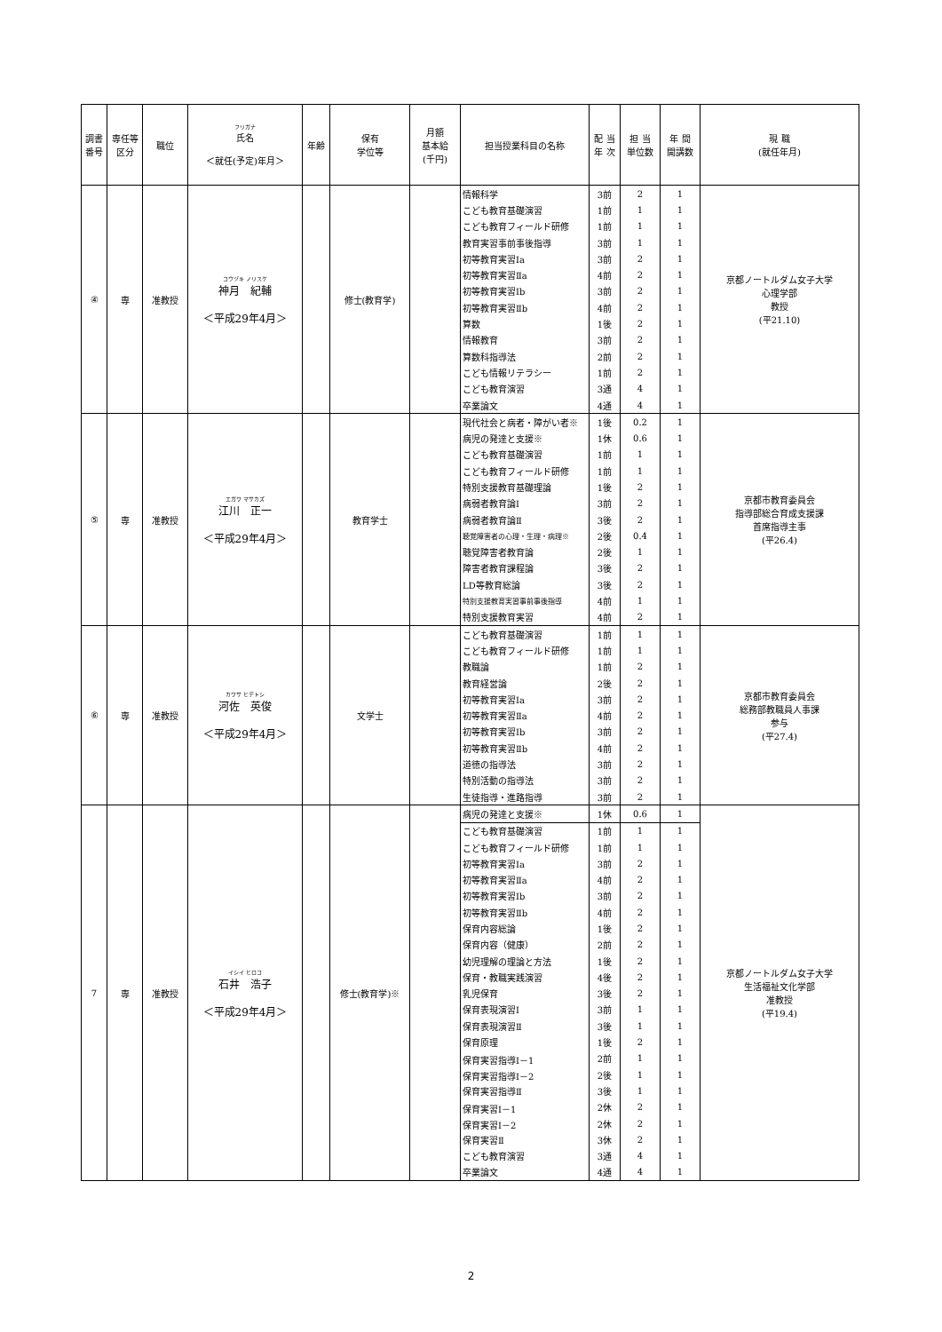| 調書 番号 | 専任等 区分 | 職位 | フリガナ 氏名 ＜就任(予定)年月＞ | 年齢 | 保有 学位等 | 月額 基本給 (千円) | 担当授業科目の名称 | 配 当 年 次 | 担 当 単位数 | 年 間 開講数 | 現 職 (就任年月) |
| --- | --- | --- | --- | --- | --- | --- | --- | --- | --- | --- | --- |
| ④ | 専 | 准教授 | コウヅキ ノリスケ 神月 紀輔 ＜平成29年4月＞ | | 修士(教育学) | | 情報科学 | 3前 | 2 | 1 | 京都ノートルダム女子大学 心理学部 教授 (平21.10) |
| | | | | | | | こども教育基礎演習 | 1前 | 1 | 1 | |
| | | | | | | | こども教育フィールド研修 | 1前 | 1 | 1 | |
| | | | | | | | 教育実習事前事後指導 | 3前 | 1 | 1 | |
| | | | | | | | 初等教育実習Ⅰa | 3前 | 2 | 1 | |
| | | | | | | | 初等教育実習Ⅱa | 4前 | 2 | 1 | |
| | | | | | | | 初等教育実習Ⅰb | 3前 | 2 | 1 | |
| | | | | | | | 初等教育実習Ⅱb | 4前 | 2 | 1 | |
| | | | | | | | 算数 | 1後 | 2 | 1 | |
| | | | | | | | 情報教育 | 3前 | 2 | 1 | |
| | | | | | | | 算数科指導法 | 2前 | 2 | 1 | |
| | | | | | | | こども情報リテラシー | 1前 | 2 | 1 | |
| | | | | | | | こども教育演習 | 3通 | 4 | 1 | |
| | | | | | | | 卒業論文 | 4通 | 4 | 1 | |
| ⑤ | 専 | 准教授 | エガワ マサカズ 江川 正一 ＜平成29年4月＞ | | 教育学士 | | 現代社会と病者・障がい者※ | 1後 | 0.2 | 1 | 京都市教育委員会 指導部総合育成支援課 首席指導主事 (平26.4) |
| | | | | | | | 病児の発達と支援※ | 1休 | 0.6 | 1 | |
| | | | | | | | こども教育基礎演習 | 1前 | 1 | 1 | |
| | | | | | | | こども教育フィールド研修 | 1前 | 1 | 1 | |
| | | | | | | | 特別支援教育基礎理論 | 1後 | 2 | 1 | |
| | | | | | | | 病弱者教育論Ⅰ | 3前 | 2 | 1 | |
| | | | | | | | 病弱者教育論Ⅱ | 3後 | 2 | 1 | |
| | | | | | | | 聴覚障害者の心理・生理・病理※ | 2後 | 0.4 | 1 | |
| | | | | | | | 聴覚障害者教育論 | 2後 | 1 | 1 | |
| | | | | | | | 障害者教育課程論 | 3後 | 2 | 1 | |
| | | | | | | | LD等教育総論 | 3後 | 2 | 1 | |
| | | | | | | | 特別支援教育実習事前事後指導 | 4前 | 1 | 1 | |
| | | | | | | | 特別支援教育実習 | 4前 | 2 | 1 | |
| ⑥ | 専 | 准教授 | カワサ ヒデトシ 河佐 英俊 ＜平成29年4月＞ | | 文学士 | | こども教育基礎演習 | 1前 | 1 | 1 | 京都市教育委員会 総務部教職員人事課 参与 (平27.4) |
| | | | | | | | こども教育フィールド研修 | 1前 | 1 | 1 | |
| | | | | | | | 教職論 | 1前 | 2 | 1 | |
| | | | | | | | 教育経営論 | 2後 | 2 | 1 | |
| | | | | | | | 初等教育実習Ⅰa | 3前 | 2 | 1 | |
| | | | | | | | 初等教育実習Ⅱa | 4前 | 2 | 1 | |
| | | | | | | | 初等教育実習Ⅰb | 3前 | 2 | 1 | |
| | | | | | | | 初等教育実習Ⅱb | 4前 | 2 | 1 | |
| | | | | | | | 道徳の指導法 | 3前 | 2 | 1 | |
| | | | | | | | 特別活動の指導法 | 3前 | 2 | 1 | |
| | | | | | | | 生徒指導・進路指導 | 3前 | 2 | 1 | |
| 7 | 専 | 准教授 | イシイ ヒロコ 石井 浩子 ＜平成29年4月＞ | | 修士(教育学)※ | | 病児の発達と支援※ | 1休 | 0.6 | 1 | 京都ノートルダム女子大学 生活福祉文化学部 准教授 (平19.4) |
| | | | | | | | こども教育基礎演習 | 1前 | 1 | 1 | |
| | | | | | | | こども教育フィールド研修 | 1前 | 1 | 1 | |
| | | | | | | | 初等教育実習Ⅰa | 3前 | 2 | 1 | |
| | | | | | | | 初等教育実習Ⅱa | 4前 | 2 | 1 | |
| | | | | | | | 初等教育実習Ⅰb | 3前 | 2 | 1 | |
| | | | | | | | 初等教育実習Ⅱb | 4前 | 2 | 1 | |
| | | | | | | | 保育内容総論 | 1後 | 2 | 1 | |
| | | | | | | | 保育内容（健康） | 2前 | 2 | 1 | |
| | | | | | | | 幼児理解の理論と方法 | 1後 | 2 | 1 | |
| | | | | | | | 保育・教職実践演習 | 4後 | 2 | 1 | |
| | | | | | | | 乳児保育 | 3後 | 2 | 1 | |
| | | | | | | | 保育表現演習Ⅰ | 3前 | 1 | 1 | |
| | | | | | | | 保育表現演習Ⅱ | 3後 | 1 | 1 | |
| | | | | | | | 保育原理 | 1後 | 2 | 1 | |
| | | | | | | | 保育実習指導Ⅰ－1 | 2前 | 1 | 1 | |
| | | | | | | | 保育実習指導Ⅰ－2 | 2後 | 1 | 1 | |
| | | | | | | | 保育実習指導Ⅱ | 3後 | 1 | 1 | |
| | | | | | | | 保育実習Ⅰ－1 | 2休 | 2 | 1 | |
| | | | | | | | 保育実習Ⅰ－2 | 2休 | 2 | 1 | |
| | | | | | | | 保育実習Ⅱ | 3休 | 2 | 1 | |
| | | | | | | | こども教育演習 | 3通 | 4 | 1 | |
| | | | | | | | 卒業論文 | 4通 | 4 | 1 | |
2